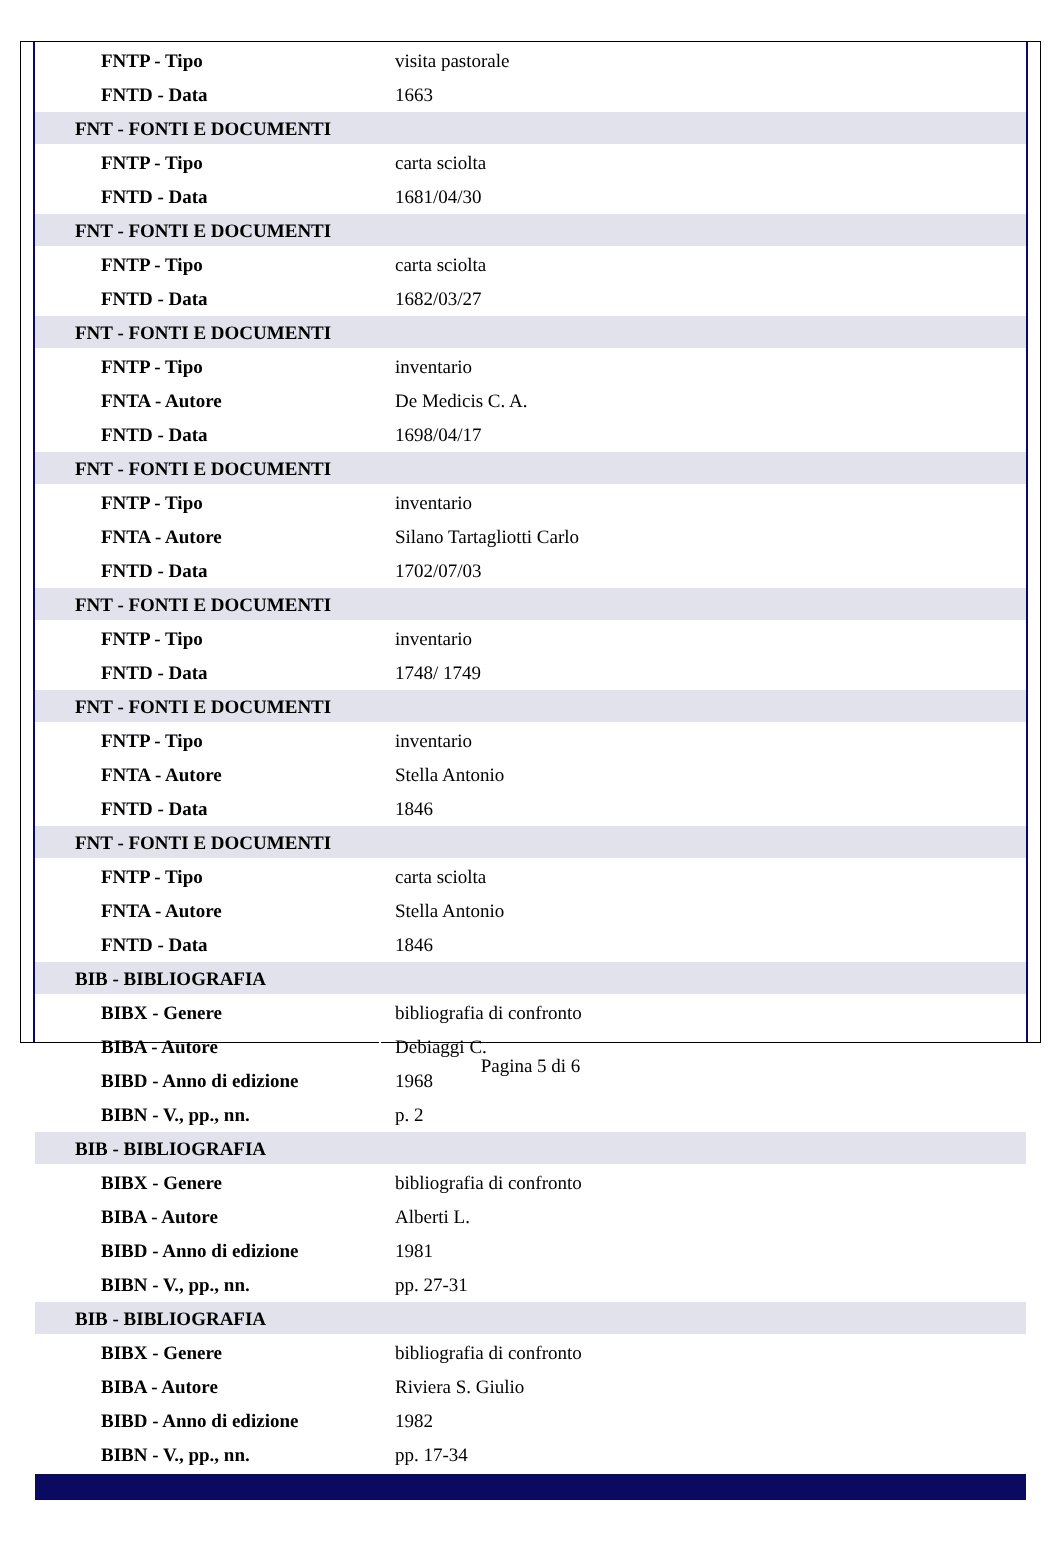| FNTP - Tipo | visita pastorale |
| FNTD - Data | 1663 |
| FNT - FONTI E DOCUMENTI | |
| FNTP - Tipo | carta sciolta |
| FNTD - Data | 1681/04/30 |
| FNT - FONTI E DOCUMENTI | |
| FNTP - Tipo | carta sciolta |
| FNTD - Data | 1682/03/27 |
| FNT - FONTI E DOCUMENTI | |
| FNTP - Tipo | inventario |
| FNTA - Autore | De Medicis C. A. |
| FNTD - Data | 1698/04/17 |
| FNT - FONTI E DOCUMENTI | |
| FNTP - Tipo | inventario |
| FNTA - Autore | Silano Tartagliotti Carlo |
| FNTD - Data | 1702/07/03 |
| FNT - FONTI E DOCUMENTI | |
| FNTP - Tipo | inventario |
| FNTD - Data | 1748/ 1749 |
| FNT - FONTI E DOCUMENTI | |
| FNTP - Tipo | inventario |
| FNTA - Autore | Stella Antonio |
| FNTD - Data | 1846 |
| FNT - FONTI E DOCUMENTI | |
| FNTP - Tipo | carta sciolta |
| FNTA - Autore | Stella Antonio |
| FNTD - Data | 1846 |
| BIB - BIBLIOGRAFIA | |
| BIBX - Genere | bibliografia di confronto |
| BIBA - Autore | Debiaggi C. |
| BIBD - Anno di edizione | 1968 |
| BIBN - V., pp., nn. | p. 2 |
| BIB - BIBLIOGRAFIA | |
| BIBX - Genere | bibliografia di confronto |
| BIBA - Autore | Alberti L. |
| BIBD - Anno di edizione | 1981 |
| BIBN - V., pp., nn. | pp. 27-31 |
| BIB - BIBLIOGRAFIA | |
| BIBX - Genere | bibliografia di confronto |
| BIBA - Autore | Riviera S. Giulio |
| BIBD - Anno di edizione | 1982 |
| BIBN - V., pp., nn. | pp. 17-34 |
Pagina 5 di 6